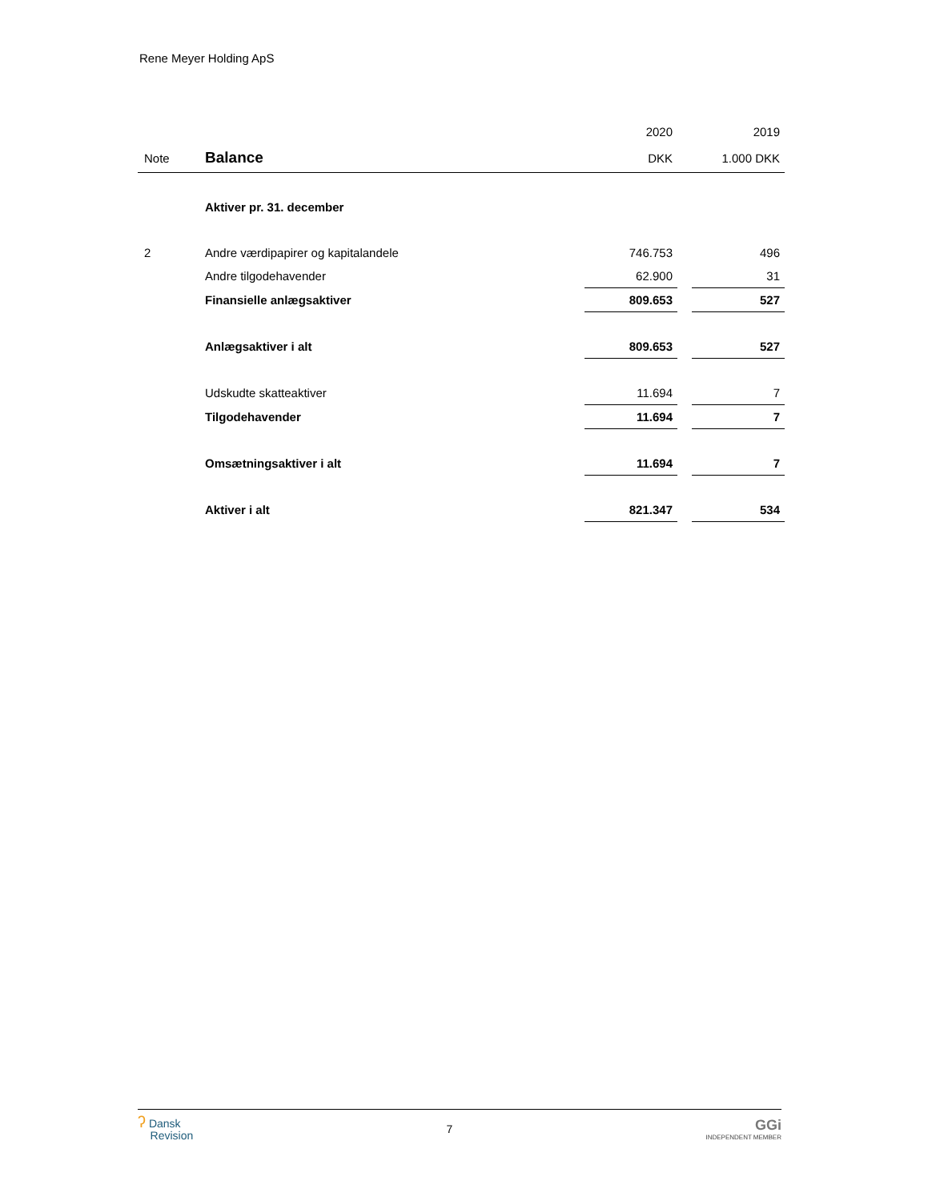Rene Meyer Holding ApS
| | | 2020 | | 2019 |
| --- | --- | --- | --- | --- |
| Note | Balance | DKK | | 1.000 DKK |
| | Aktiver pr. 31. december | | | |
| 2 | Andre værdipapirer og kapitalandele | 746.753 | | 496 |
| | Andre tilgodehavender | 62.900 | | 31 |
| | Finansielle anlægsaktiver | 809.653 | | 527 |
| | Anlægsaktiver i alt | 809.653 | | 527 |
| | Udskudte skatteaktiver | 11.694 | | 7 |
| | Tilgodehavender | 11.694 | | 7 |
| | Omsætningsaktiver i alt | 11.694 | | 7 |
| | Aktiver i alt | 821.347 | | 534 |
ʔ Dansk
Revision
7
GGi
INDEPENDENT MEMBER